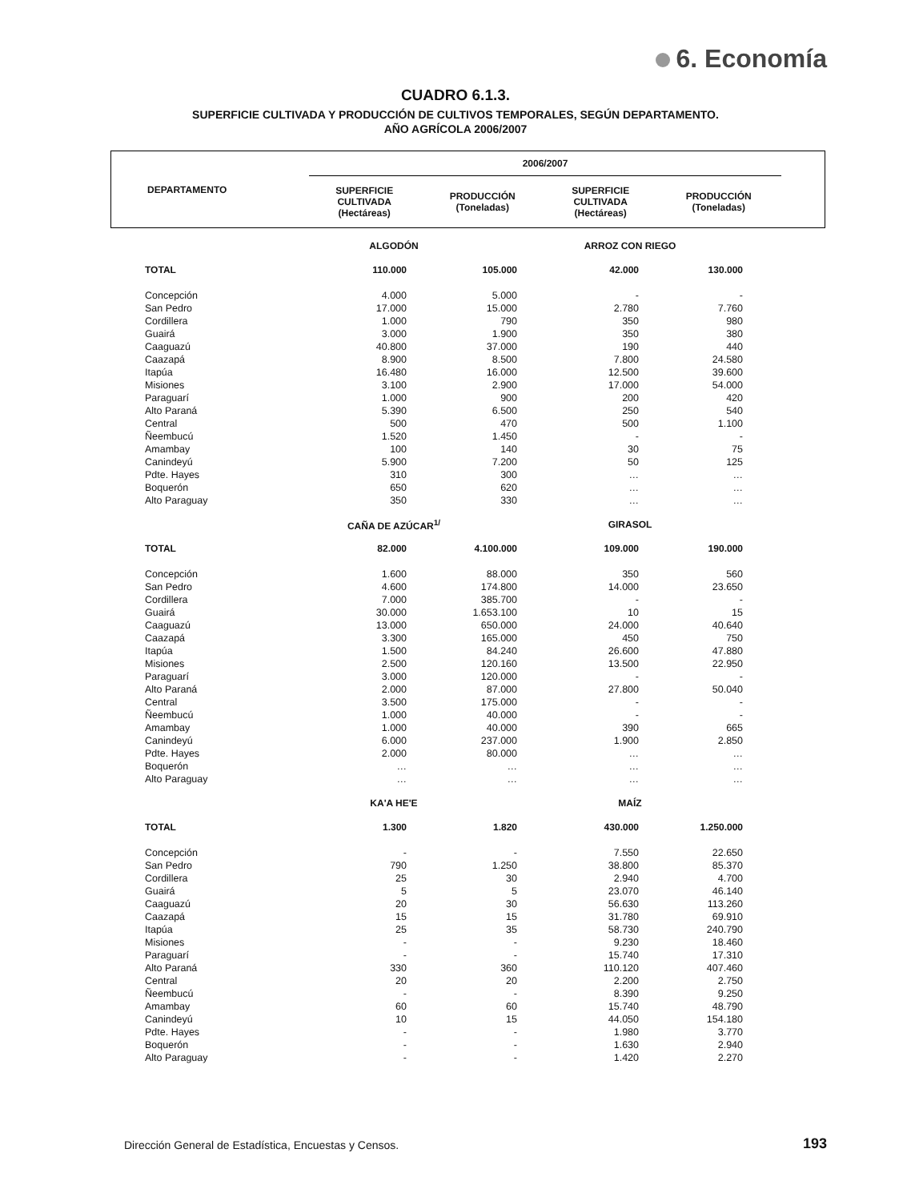6. Economía
CUADRO 6.1.3.
SUPERFICIE CULTIVADA Y PRODUCCIÓN DE CULTIVOS TEMPORALES, SEGÚN DEPARTAMENTO.
AÑO AGRÍCOLA 2006/2007
| DEPARTAMENTO | 2006/2007 | | | | |
| --- | --- | --- | --- | --- | --- |
| | SUPERFICIE CULTIVADA (Hectáreas) | PRODUCCIÓN (Toneladas) | SUPERFICIE CULTIVADA (Hectáreas) | PRODUCCIÓN (Toneladas) | |
| | ALGODÓN | | ARROZ CON RIEGO | | |
| TOTAL | 110.000 | 105.000 | 42.000 | 130.000 | |
| Concepción | 4.000 | 5.000 | - | - | |
| San Pedro | 17.000 | 15.000 | 2.780 | 7.760 | |
| Cordillera | 1.000 | 790 | 350 | 980 | |
| Guairá | 3.000 | 1.900 | 350 | 380 | |
| Caaguazú | 40.800 | 37.000 | 190 | 440 | |
| Caazapá | 8.900 | 8.500 | 7.800 | 24.580 | |
| Itapúa | 16.480 | 16.000 | 12.500 | 39.600 | |
| Misiones | 3.100 | 2.900 | 17.000 | 54.000 | |
| Paraguarí | 1.000 | 900 | 200 | 420 | |
| Alto Paraná | 5.390 | 6.500 | 250 | 540 | |
| Central | 500 | 470 | 500 | 1.100 | |
| Ñeembucú | 1.520 | 1.450 | - | - | |
| Amambay | 100 | 140 | 30 | 75 | |
| Canindeyú | 5.900 | 7.200 | 50 | 125 | |
| Pdte. Hayes | 310 | 300 | … | … | |
| Boquerón | 650 | 620 | … | … | |
| Alto Paraguay | 350 | 330 | … | … | |
| | CAÑA DE AZÚCAR<sup>1/</sup> | | GIRASOL | | |
| TOTAL | 82.000 | 4.100.000 | 109.000 | 190.000 | |
| Concepción | 1.600 | 88.000 | 350 | 560 | |
| San Pedro | 4.600 | 174.800 | 14.000 | 23.650 | |
| Cordillera | 7.000 | 385.700 | - | - | |
| Guairá | 30.000 | 1.653.100 | 10 | 15 | |
| Caaguazú | 13.000 | 650.000 | 24.000 | 40.640 | |
| Caazapá | 3.300 | 165.000 | 450 | 750 | |
| Itapúa | 1.500 | 84.240 | 26.600 | 47.880 | |
| Misiones | 2.500 | 120.160 | 13.500 | 22.950 | |
| Paraguarí | 3.000 | 120.000 | - | - | |
| Alto Paraná | 2.000 | 87.000 | 27.800 | 50.040 | |
| Central | 3.500 | 175.000 | - | - | |
| Ñeembucú | 1.000 | 40.000 | - | - | |
| Amambay | 1.000 | 40.000 | 390 | 665 | |
| Canindeyú | 6.000 | 237.000 | 1.900 | 2.850 | |
| Pdte. Hayes | 2.000 | 80.000 | … | … | |
| Boquerón | … | … | … | … | |
| Alto Paraguay | … | … | … | … | |
| | KA'A HE'E | | MAÍZ | | |
| TOTAL | 1.300 | 1.820 | 430.000 | 1.250.000 | |
| Concepción | - | - | 7.550 | 22.650 | |
| San Pedro | 790 | 1.250 | 38.800 | 85.370 | |
| Cordillera | 25 | 30 | 2.940 | 4.700 | |
| Guairá | 5 | 5 | 23.070 | 46.140 | |
| Caaguazú | 20 | 30 | 56.630 | 113.260 | |
| Caazapá | 15 | 15 | 31.780 | 69.910 | |
| Itapúa | 25 | 35 | 58.730 | 240.790 | |
| Misiones | - | - | 9.230 | 18.460 | |
| Paraguarí | - | - | 15.740 | 17.310 | |
| Alto Paraná | 330 | 360 | 110.120 | 407.460 | |
| Central | 20 | 20 | 2.200 | 2.750 | |
| Ñeembucú | - | - | 8.390 | 9.250 | |
| Amambay | 60 | 60 | 15.740 | 48.790 | |
| Canindeyú | 10 | 15 | 44.050 | 154.180 | |
| Pdte. Hayes | - | - | 1.980 | 3.770 | |
| Boquerón | - | - | 1.630 | 2.940 | |
| Alto Paraguay | - | - | 1.420 | 2.270 | |
Dirección General de Estadística, Encuestas y Censos.
193